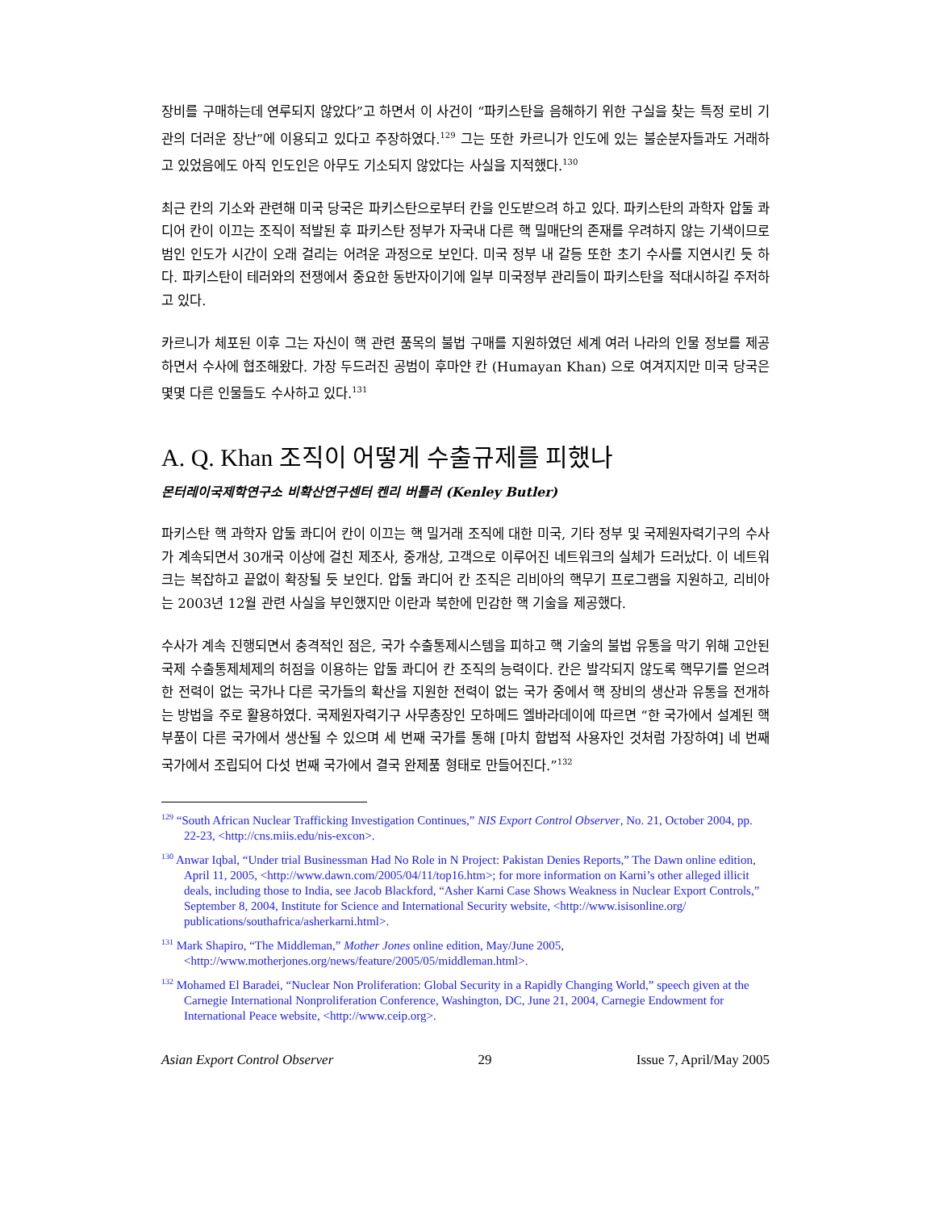장비를 구매하는데 연루되지 않았다”고 하면서 이 사건이 “파키스탄을 음해하기 위한 구실을 찾는 특정 로비 기관의 더러운 장난”에 이용되고 있다고 주장하였다.<sup>129</sup> 그는 또한 카르니가 인도에 있는 불순분자들과도 거래하고 있었음에도 아직 인도인은 아무도 기소되지 않았다는 사실을 지적했다.<sup>130</sup>
최근 칸의 기소와 관련해 미국 당국은 파키스탄으로부터 칸을 인도받으려 하고 있다. 파키스탄의 과학자 압둘 콰디어 칸이 이끄는 조직이 적발된 후 파키스탄 정부가 자국내 다른 핵 밀매단의 존재를 우려하지 않는 기색이므로 범인 인도가 시간이 오래 걸리는 어려운 과정으로 보인다. 미국 정부 내 갈등 또한 초기 수사를 지연시킨 듯 하다. 파키스탄이 테러와의 전쟁에서 중요한 동반자이기에 일부 미국정부 관리들이 파키스탄을 적대시하길 주저하고 있다.
카르니가 체포된 이후 그는 자신이 핵 관련 품목의 불법 구매를 지원하였던 세계 여러 나라의 인물 정보를 제공하면서 수사에 협조해왔다. 가장 두드러진 공범이 후마얀 칸 (Humayan Khan) 으로 여겨지지만 미국 당국은 몇몇 다른 인물들도 수사하고 있다.<sup>131</sup>
A. Q. Khan 조직이 어떻게 수출규제를 피했나
몬터레이국제학연구소 비확산연구센터 켄리 버틀러 (Kenley Butler)
파키스탄 핵 과학자 압둘 콰디어 칸이 이끄는 핵 밀거래 조직에 대한 미국, 기타 정부 및 국제원자력기구의 수사가 계속되면서 30개국 이상에 걸친 제조사, 중개상, 고객으로 이루어진 네트워크의 실체가 드러났다. 이 네트워크는 복잡하고 끝없이 확장될 듯 보인다. 압둘 콰디어 칸 조직은 리비아의 핵무기 프로그램을 지원하고, 리비아는 2003년 12월 관련 사실을 부인했지만 이란과 북한에 민감한 핵 기술을 제공했다.
수사가 계속 진행되면서 충격적인 점은, 국가 수출통제시스템을 피하고 핵 기술의 불법 유통을 막기 위해 고안된 국제 수출통제체제의 허점을 이용하는 압둘 콰디어 칸 조직의 능력이다. 칸은 발각되지 않도록 핵무기를 얻으려 한 전력이 없는 국가나 다른 국가들의 확산을 지원한 전력이 없는 국가 중에서 핵 장비의 생산과 유통을 전개하는 방법을 주로 활용하였다. 국제원자력기구 사무총장인 모하메드 엘바라데이에 따르면 “한 국가에서 설계된 핵 부품이 다른 국가에서 생산될 수 있으며 세 번째 국가를 통해 [마치 합법적 사용자인 것처럼 가장하여] 네 번째 국가에서 조립되어 다섯 번째 국가에서 결국 완제품 형태로 만들어진다.”<sup>132</sup>
<sup>129</sup> “South African Nuclear Trafficking Investigation Continues,” NIS Export Control Observer, No. 21, October 2004, pp. 22-23, <http://cns.miis.edu/nis-excon>.
<sup>130</sup> Anwar Iqbal, “Under trial Businessman Had No Role in N Project: Pakistan Denies Reports,” The Dawn online edition, April 11, 2005, <http://www.dawn.com/2005/04/11/top16.htm>; for more information on Karni’s other alleged illicit deals, including those to India, see Jacob Blackford, “Asher Karni Case Shows Weakness in Nuclear Export Controls,” September 8, 2004, Institute for Science and International Security website, <http://www.isisonline.org/ publications/southafrica/asherkarni.html>.
<sup>131</sup> Mark Shapiro, “The Middleman,” Mother Jones online edition, May/June 2005, <http://www.motherjones.org/news/feature/2005/05/middleman.html>.
<sup>132</sup> Mohamed El Baradei, “Nuclear Non Proliferation: Global Security in a Rapidly Changing World,” speech given at the Carnegie International Nonproliferation Conference, Washington, DC, June 21, 2004, Carnegie Endowment for International Peace website, <http://www.ceip.org>.
Asian Export Control Observer 29 Issue 7, April/May 2005